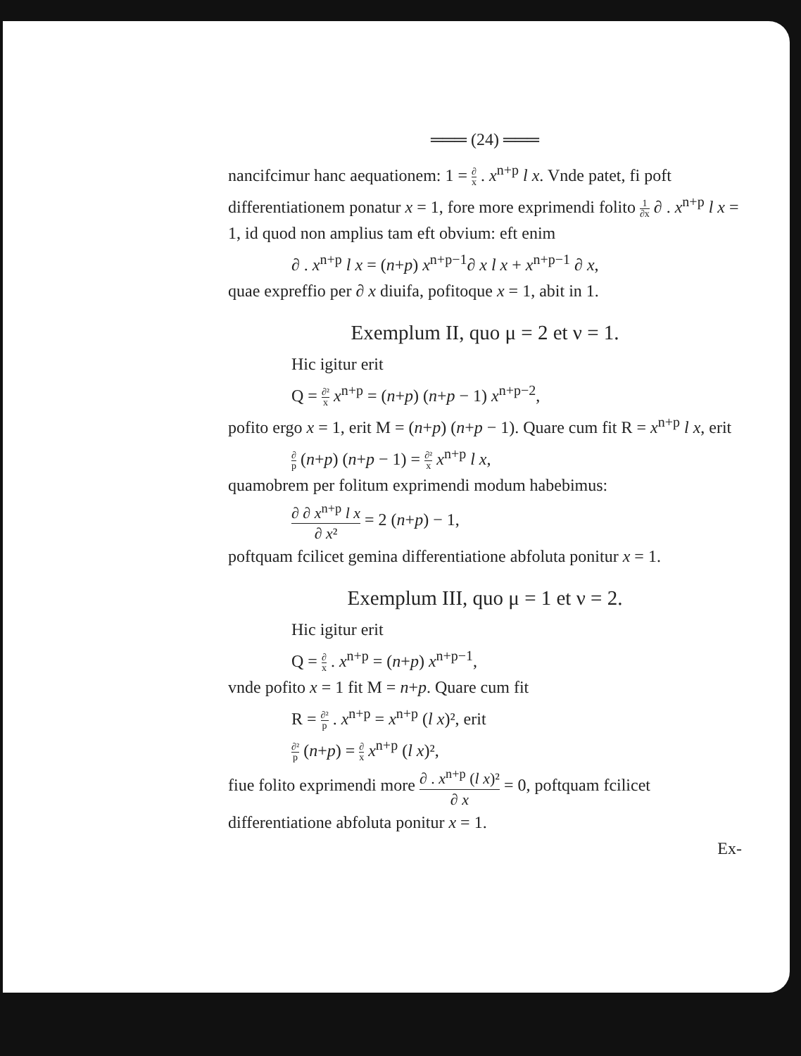═══ (24) ═══
nancifcimur hanc aequationem: 1 = ∂ x . x<sup>n+p</sup> l x. Vnde patet, fi poft differentiationem ponatur x = 1, fore more exprimendi folito 1 ∂x ∂ . x<sup>n+p</sup> l x = 1, id quod non amplius tam eft obvium: eft enim
∂ . x<sup>n+p</sup> l x = (n+p) x<sup>n+p−1</sup>∂ x l x + x<sup>n+p−1</sup> ∂ x,
quae expreffio per ∂ x diuifa, pofitoque x = 1, abit in 1.
Exemplum II, quo μ = 2 et ν = 1.
Hic igitur erit
Q = ∂² x x<sup>n+p</sup> = (n+p) (n+p − 1) x<sup>n+p−2</sup>,
pofito ergo x = 1, erit M = (n+p) (n+p − 1). Quare cum fit R = x<sup>n+p</sup> l x, erit
∂ p (n+p) (n+p − 1) = ∂² x x<sup>n+p</sup> l x,
quamobrem per folitum exprimendi modum habebimus:
∂ ∂ x<sup>n+p</sup> l x ∂ x² = 2 (n+p) − 1,
poftquam fcilicet gemina differentiatione abfoluta ponitur x = 1.
Exemplum III, quo μ = 1 et ν = 2.
Hic igitur erit
Q = ∂ x . x<sup>n+p</sup> = (n+p) x<sup>n+p−1</sup>,
vnde pofito x = 1 fit M = n+p. Quare cum fit
R = ∂² p . x<sup>n+p</sup> = x<sup>n+p</sup> (l x)², erit
∂² p (n+p) = ∂ x x<sup>n+p</sup> (l x)²,
fiue folito exprimendi more ∂ . x<sup>n+p</sup> (l x)² ∂ x = 0, poftquam fcilicet differentiatione abfoluta ponitur x = 1.
Ex-